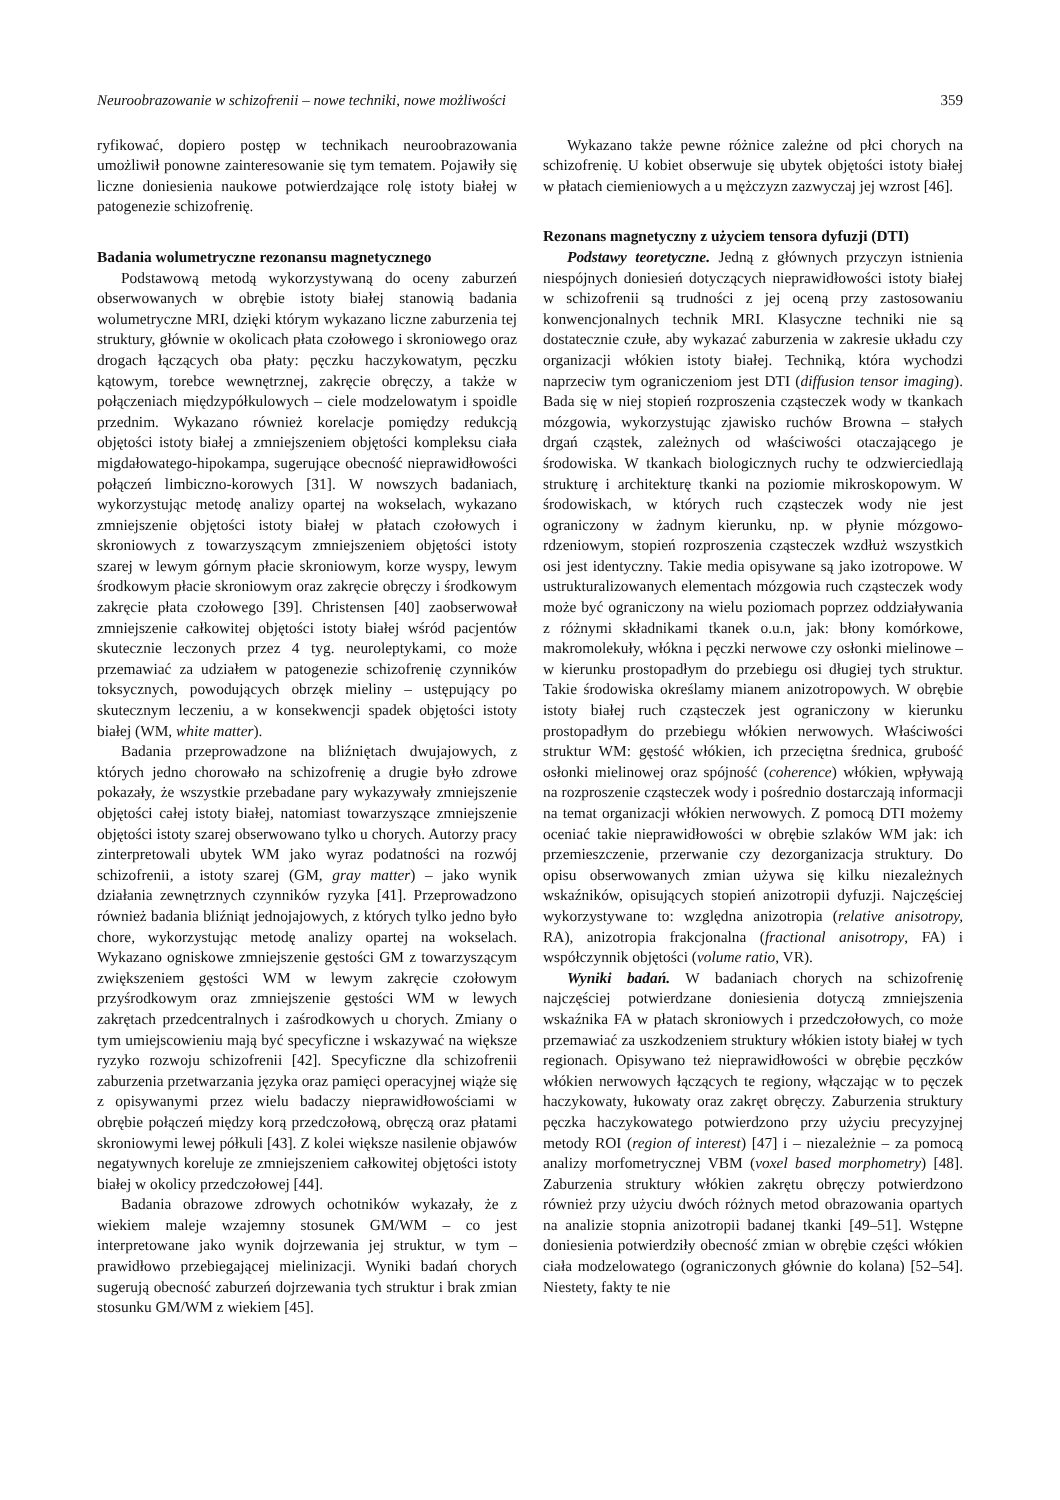Neuroobrazowanie w schizofrenii – nowe techniki, nowe możliwości 359
ryfikować, dopiero postęp w technikach neuroobrazowania umożliwił ponowne zainteresowanie się tym tematem. Pojawiły się liczne doniesienia naukowe potwierdzające rolę istoty białej w patogenezie schizofrenię.
Badania wolumetryczne rezonansu magnetycznego
Podstawową metodą wykorzystywaną do oceny zaburzeń obserwowanych w obrębie istoty białej stanowią badania wolumetryczne MRI, dzięki którym wykazano liczne zaburzenia tej struktury, głównie w okolicach płata czołowego i skroniowego oraz drogach łączących oba płaty: pęczku haczykowatym, pęczku kątowym, torebce wewnętrznej, zakręcie obręczy, a także w połączeniach międzypółkulowych – ciele modzelowatym i spoidle przednim. Wykazano również korelacje pomiędzy redukcją objętości istoty białej a zmniejszeniem objętości kompleksu ciała migdałowatego-hipokampa, sugerujące obecność nieprawidłowości połączeń limbiczno-korowych [31]. W nowszych badaniach, wykorzystując metodę analizy opartej na wokselach, wykazano zmniejszenie objętości istoty białej w płatach czołowych i skroniowych z towarzyszącym zmniejszeniem objętości istoty szarej w lewym górnym płacie skroniowym, korze wyspy, lewym środkowym płacie skroniowym oraz zakręcie obręczy i środkowym zakręcie płata czołowego [39]. Christensen [40] zaobserwował zmniejszenie całkowitej objętości istoty białej wśród pacjentów skutecznie leczonych przez 4 tyg. neuroleptykami, co może przemawiać za udziałem w patogenezie schizofrenię czynników toksycznych, powodujących obrzęk mieliny – ustępujący po skutecznym leczeniu, a w konsekwencji spadek objętości istoty białej (WM, white matter).
Badania przeprowadzone na bliźniętach dwujajowych, z których jedno chorowało na schizofrenię a drugie było zdrowe pokazały, że wszystkie przebadane pary wykazywały zmniejszenie objętości całej istoty białej, natomiast towarzyszące zmniejszenie objętości istoty szarej obserwowano tylko u chorych. Autorzy pracy zinterpretowali ubytek WM jako wyraz podatności na rozwój schizofrenii, a istoty szarej (GM, gray matter) – jako wynik działania zewnętrznych czynników ryzyka [41]. Przeprowadzono również badania bliźniąt jednojajowych, z których tylko jedno było chore, wykorzystując metodę analizy opartej na wokselach. Wykazano ogniskowe zmniejszenie gęstości GM z towarzyszącym zwiększeniem gęstości WM w lewym zakręcie czołowym przyśrodkowym oraz zmniejszenie gęstości WM w lewych zakrętach przedcentralnych i zaśrodkowych u chorych. Zmiany o tym umiejscowieniu mają być specyficzne i wskazywać na większe ryzyko rozwoju schizofrenii [42]. Specyficzne dla schizofrenii zaburzenia przetwarzania języka oraz pamięci operacyjnej wiąże się z opisywanymi przez wielu badaczy nieprawidłowościami w obrębie połączeń między korą przedczołową, obręczą oraz płatami skroniowymi lewej półkuli [43]. Z kolei większe nasilenie objawów negatywnych koreluje ze zmniejszeniem całkowitej objętości istoty białej w okolicy przedczołowej [44].
Badania obrazowe zdrowych ochotników wykazały, że z wiekiem maleje wzajemny stosunek GM/WM – co jest interpretowane jako wynik dojrzewania jej struktur, w tym – prawidłowo przebiegającej mielinizacji. Wyniki badań chorych sugerują obecność zaburzeń dojrzewania tych struktur i brak zmian stosunku GM/WM z wiekiem [45].
Wykazano także pewne różnice zależne od płci chorych na schizofrenię. U kobiet obserwuje się ubytek objętości istoty białej w płatach ciemieniowych a u mężczyzn zazwyczaj jej wzrost [46].
Rezonans magnetyczny z użyciem tensora dyfuzji (DTI)
Podstawy teoretyczne. Jedną z głównych przyczyn istnienia niespójnych doniesień dotyczących nieprawidłowości istoty białej w schizofrenii są trudności z jej oceną przy zastosowaniu konwencjonalnych technik MRI. Klasyczne techniki nie są dostatecznie czułe, aby wykazać zaburzenia w zakresie układu czy organizacji włókien istoty białej. Techniką, która wychodzi naprzeciw tym ograniczeniom jest DTI (diffusion tensor imaging). Bada się w niej stopień rozproszenia cząsteczek wody w tkankach mózgowia, wykorzystując zjawisko ruchów Browna – stałych drgań cząstek, zależnych od właściwości otaczającego je środowiska. W tkankach biologicznych ruchy te odzwierciedlają strukturę i architekturę tkanki na poziomie mikroskopowym. W środowiskach, w których ruch cząsteczek wody nie jest ograniczony w żadnym kierunku, np. w płynie mózgowo-rdzeniowym, stopień rozproszenia cząsteczek wzdłuż wszystkich osi jest identyczny. Takie media opisywane są jako izotropowe. W ustrukturalizowanych elementach mózgowia ruch cząsteczek wody może być ograniczony na wielu poziomach poprzez oddziaływania z różnymi składnikami tkanek o.u.n, jak: błony komórkowe, makromolekuły, włókna i pęczki nerwowe czy osłonki mielinowe – w kierunku prostopadłym do przebiegu osi długiej tych struktur. Takie środowiska określamy mianem anizotropowych. W obrębie istoty białej ruch cząsteczek jest ograniczony w kierunku prostopadłym do przebiegu włókien nerwowych. Właściwości struktur WM: gęstość włókien, ich przeciętna średnica, grubość osłonki mielinowej oraz spójność (coherence) włókien, wpływają na rozproszenie cząsteczek wody i pośrednio dostarczają informacji na temat organizacji włókien nerwowych. Z pomocą DTI możemy oceniać takie nieprawidłowości w obrębie szlaków WM jak: ich przemieszczenie, przerwanie czy dezorganizacja struktury. Do opisu obserwowanych zmian używa się kilku niezależnych wskaźników, opisujących stopień anizotropii dyfuzji. Najczęściej wykorzystywane to: względna anizotropia (relative anisotropy, RA), anizotropia frakcjonalna (fractional anisotropy, FA) i współczynnik objętości (volume ratio, VR).
Wyniki badań. W badaniach chorych na schizofrenię najczęściej potwierdzane doniesienia dotyczą zmniejszenia wskaźnika FA w płatach skroniowych i przedczołowych, co może przemawiać za uszkodzeniem struktury włókien istoty białej w tych regionach. Opisywano też nieprawidłowości w obrębie pęczków włókien nerwowych łączących te regiony, włączając w to pęczek haczykowaty, łukowaty oraz zakręt obręczy. Zaburzenia struktury pęczka haczykowatego potwierdzono przy użyciu precyzyjnej metody ROI (region of interest) [47] i – niezależnie – za pomocą analizy morfometrycznej VBM (voxel based morphometry) [48]. Zaburzenia struktury włókien zakrętu obręczy potwierdzono również przy użyciu dwóch różnych metod obrazowania opartych na analizie stopnia anizotropii badanej tkanki [49–51]. Wstępne doniesienia potwierdziły obecność zmian w obrębie części włókien ciała modzelowatego (ograniczonych głównie do kolana) [52–54]. Niestety, fakty te nie